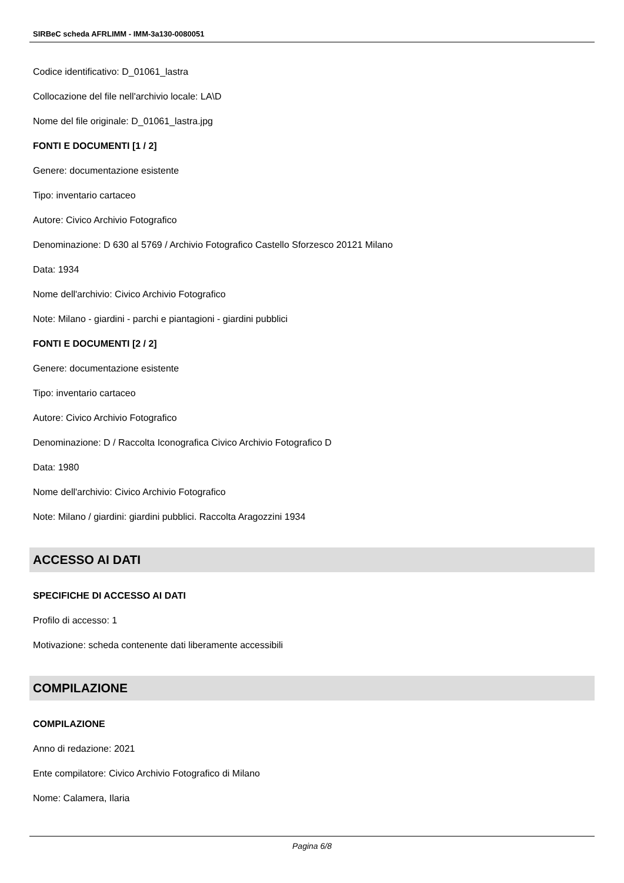SIRBeC scheda AFRLIMM - IMM-3a130-0080051
Codice identificativo: D_01061_lastra
Collocazione del file nell'archivio locale: LA\D
Nome del file originale: D_01061_lastra.jpg
FONTI E DOCUMENTI [1 / 2]
Genere: documentazione esistente
Tipo: inventario cartaceo
Autore: Civico Archivio Fotografico
Denominazione: D 630 al 5769 / Archivio Fotografico Castello Sforzesco 20121 Milano
Data: 1934
Nome dell'archivio: Civico Archivio Fotografico
Note: Milano - giardini - parchi e piantagioni - giardini pubblici
FONTI E DOCUMENTI [2 / 2]
Genere: documentazione esistente
Tipo: inventario cartaceo
Autore: Civico Archivio Fotografico
Denominazione: D / Raccolta Iconografica Civico Archivio Fotografico D
Data: 1980
Nome dell'archivio: Civico Archivio Fotografico
Note: Milano / giardini: giardini pubblici. Raccolta Aragozzini 1934
ACCESSO AI DATI
SPECIFICHE DI ACCESSO AI DATI
Profilo di accesso: 1
Motivazione: scheda contenente dati liberamente accessibili
COMPILAZIONE
COMPILAZIONE
Anno di redazione: 2021
Ente compilatore: Civico Archivio Fotografico di Milano
Nome: Calamera, Ilaria
Pagina 6/8